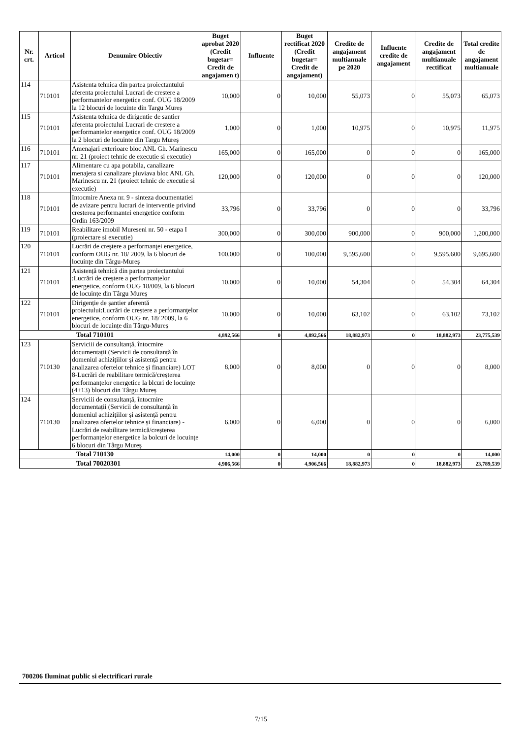| Nr. crt. | Articol | Denumire Obiectiv | Buget aprobat 2020 (Credit bugetar= Credit de angajamen t) | Influente | Buget rectificat 2020 (Credit bugetar= Credit de angajament) | Credite de angajament multianuale pe 2020 | Influente credite de angajament | Credite de angajament multianuale rectificat | Total credite de angajament multianuale |
| --- | --- | --- | --- | --- | --- | --- | --- | --- | --- |
| 114 | 710101 | Asistenta tehnica din partea proiectantului aferenta proiectului Lucrari de crestere a performantelor energetice conf. OUG 18/2009 la 12 blocuri de locuinte din Targu Mureș | 10,000 | 0 | 10,000 | 55,073 | 0 | 55,073 | 65,073 |
| 115 | 710101 | Asistenta tehnica de dirigentie de santier aferenta proiectului Lucrari de crestere a performantelor energetice conf. OUG 18/2009 la 2 blocuri de locuinte din Targu Mureș | 1,000 | 0 | 1,000 | 10,975 | 0 | 10,975 | 11,975 |
| 116 | 710101 | Amenajari exterioare bloc ANL Gh. Marinescu nr. 21 (proiect tehnic de executie si executie) | 165,000 | 0 | 165,000 | 0 | 0 | 0 | 165,000 |
| 117 | 710101 | Alimentare cu apa potabila, canalizare menajera si canalizare pluviava bloc ANL Gh. Marinescu nr. 21 (proiect tehnic de executie si executie) | 120,000 | 0 | 120,000 | 0 | 0 | 0 | 120,000 |
| 118 | 710101 | Intocmire Anexa nr. 9 - sinteza documentatiei de avizare pentru lucrari de interventie privind cresterea performantei energetice conform Ordin 163/2009 | 33,796 | 0 | 33,796 | 0 | 0 | 0 | 33,796 |
| 119 | 710101 | Reabilitare imobil Mureseni nr. 50 - etapa I (proiectare si executie) | 300,000 | 0 | 300,000 | 900,000 | 0 | 900,000 | 1,200,000 |
| 120 | 710101 | Lucrări de creştere a performanţei energetice, conform OUG nr. 18/ 2009, la 6 blocuri de locuinţe din Târgu-Mureş | 100,000 | 0 | 100,000 | 9,595,600 | 0 | 9,595,600 | 9,695,600 |
| 121 | 710101 | Asistență tehnică din partea proiectantului :Lucrări de creștere a performanțelor energetice, conform OUG 18/009, la 6 blocuri de locuințe din Târgu Mureș | 10,000 | 0 | 10,000 | 54,304 | 0 | 54,304 | 64,304 |
| 122 | 710101 | Dirigenție de șantier aferentă proiectului:Lucrări de creștere a performanţelor energetice, conform OUG nr. 18/ 2009, la 6 blocuri de locuințe din Târgu-Mureș | 10,000 | 0 | 10,000 | 63,102 | 0 | 63,102 | 73,102 |
| Total 710101 | | | 4,892,566 | 0 | 4,892,566 | 18,882,973 | 0 | 18,882,973 | 23,775,539 |
| 123 | 710130 | Serviciii de consultanță, întocmire documentații (Servicii de consultanță în domeniul achizițiilor și asistență pentru analizarea ofertelor tehnice și financiare) LOT 8-Lucrări de reabilitare termică/creșterea performanțelor energetice la blcuri de locuințe (4+13) blocuri din Târgu Mureș | 8,000 | 0 | 8,000 | 0 | 0 | 0 | 8,000 |
| 124 | 710130 | Serviciii de consultanță, întocmire documentații (Servicii de consultanță în domeniul achizițiilor și asistență pentru analizarea ofertelor tehnice și financiare) -Lucrări de reabilitare termică/creșterea performanțelor energetice la bolcuri de locuințe 6 blocuri din Târgu Mureș | 6,000 | 0 | 6,000 | 0 | 0 | 0 | 6,000 |
| Total 710130 | | | 14,000 | 0 | 14,000 | 0 | 0 | 0 | 14,000 |
| Total 70020301 | | | 4,906,566 | 0 | 4,906,566 | 18,882,973 | 0 | 18,882,973 | 23,789,539 |
700206 Iluminat public si electrificari rurale
7/15